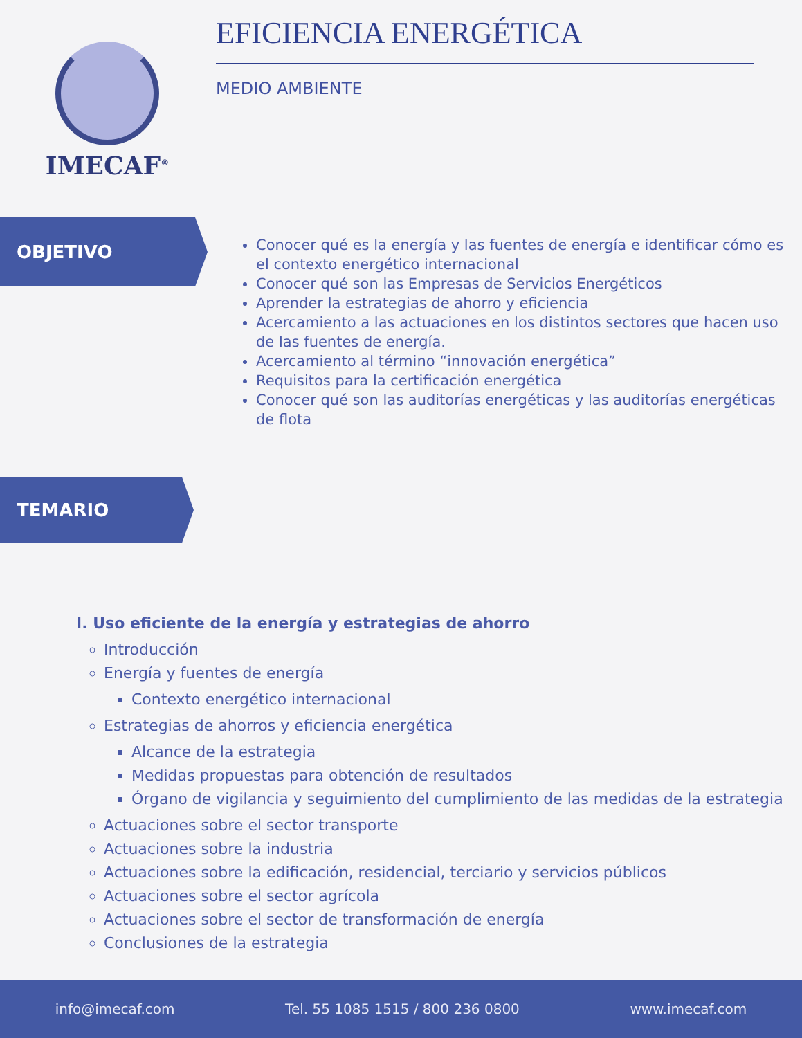IMECAF<sup>®</sup>
EFICIENCIA ENERGÉTICA
MEDIO AMBIENTE
OBJETIVO
Conocer qué es la energía y las fuentes de energía e identificar cómo es el contexto energético internacional
Conocer qué son las Empresas de Servicios Energéticos
Aprender la estrategias de ahorro y eficiencia
Acercamiento a las actuaciones en los distintos sectores que hacen uso de las fuentes de energía.
Acercamiento al término “innovación energética”
Requisitos para la certificación energética
Conocer qué son las auditorías energéticas y las auditorías energéticas de flota
TEMARIO
I. Uso eficiente de la energía y estrategias de ahorro
Introducción
Energía y fuentes de energía
Contexto energético internacional
Estrategias de ahorros y eficiencia energética
Alcance de la estrategia
Medidas propuestas para obtención de resultados
Órgano de vigilancia y seguimiento del cumplimiento de las medidas de la estrategia
Actuaciones sobre el sector transporte
Actuaciones sobre la industria
Actuaciones sobre la edificación, residencial, terciario y servicios públicos
Actuaciones sobre el sector agrícola
Actuaciones sobre el sector de transformación de energía
Conclusiones de la estrategia
info@imecaf.com Tel. 55 1085 1515 / 800 236 0800 www.imecaf.com